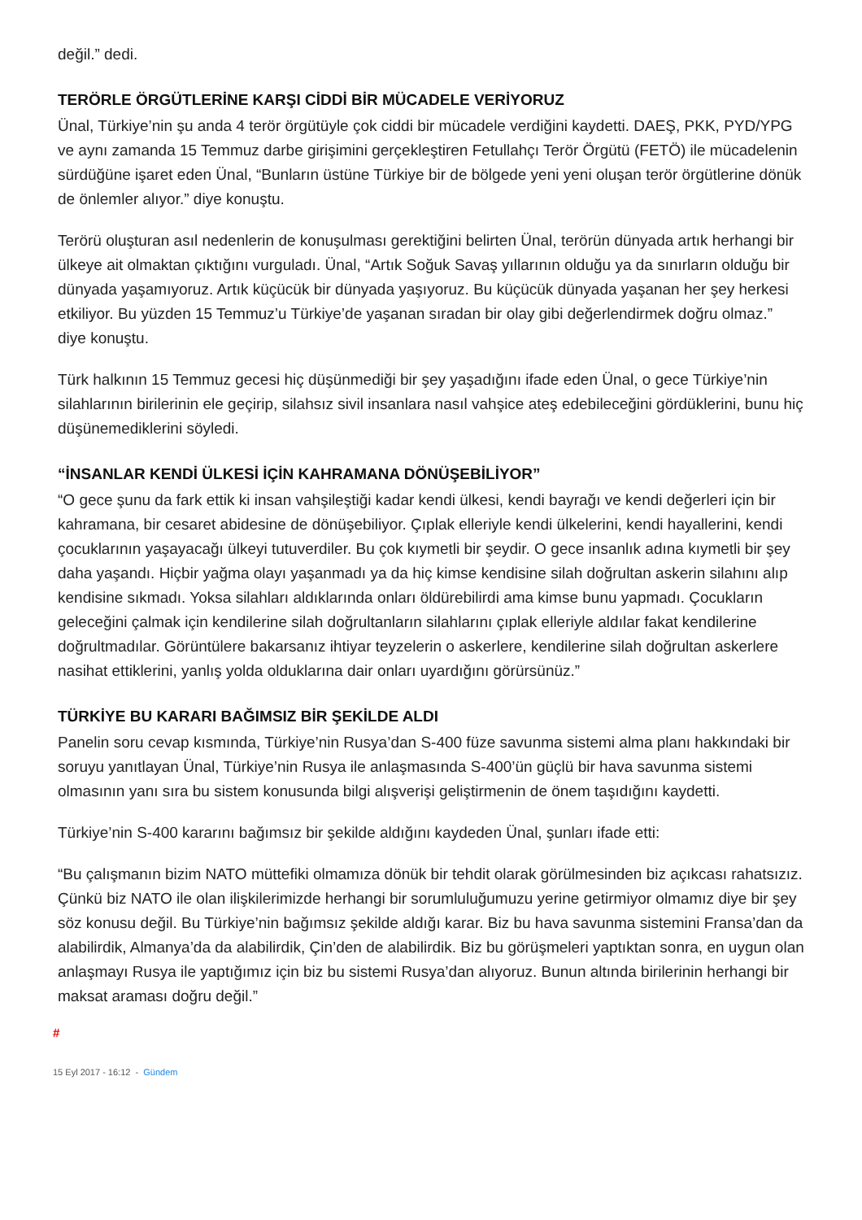değil.” dedi.
TERÖRLE ÖRGÜTLERİNE KARŞI CİDDİ BİR MÜCADELE VERİYORUZ
Ünal, Türkiye’nin şu anda 4 terör örgütüyle çok ciddi bir mücadele verdiğini kaydetti. DAEŞ, PKK, PYD/YPG ve aynı zamanda 15 Temmuz darbe girişimini gerçekleştiren Fetullahçı Terör Örgütü (FETÖ) ile mücadelenin sürdüğüne işaret eden Ünal, “Bunların üstüne Türkiye bir de bölgede yeni yeni oluşan terör örgütlerine dönük de önlemler alıyor.” diye konuştu.
Terörü oluşturan asıl nedenlerin de konuşulması gerektiğini belirten Ünal, terörün dünyada artık herhangi bir ülkeye ait olmaktan çıktığını vurguladı. Ünal, “Artık Soğuk Savaş yıllarının olduğu ya da sınırların olduğu bir dünyada yaşamıyoruz. Artık küçücük bir dünyada yaşıyoruz. Bu küçücük dünyada yaşanan her şey herkesi etkiliyor. Bu yüzden 15 Temmuz’u Türkiye’de yaşanan sıradan bir olay gibi değerlendirmek doğru olmaz.” diye konuştu.
Türk halkının 15 Temmuz gecesi hiç düşünmediği bir şey yaşadığını ifade eden Ünal, o gece Türkiye’nin silahlarının birilerinin ele geçirip, silahsız sivil insanlara nasıl vahşice ateş edebileceğini gördüklerini, bunu hiç düşünemediklerini söyledi.
“İNSANLAR KENDİ ÜLKESİ İÇİN KAHRAMANA DÖNÜŞEBİLİYOR”
“O gece şunu da fark ettik ki insan vahşileştiği kadar kendi ülkesi, kendi bayrağı ve kendi değerleri için bir kahramana, bir cesaret abidesine de dönüşebiliyor. Çıplak elleriyle kendi ülkelerini, kendi hayallerini, kendi çocuklarının yaşayacağı ülkeyi tutuverdiler. Bu çok kıymetli bir şeydir. O gece insanlık adına kıymetli bir şey daha yaşandı. Hiçbir yağma olayı yaşanmadı ya da hiç kimse kendisine silah doğrultan askerin silahını alıp kendisine sıkmadı. Yoksa silahları aldıklarında onları öldürebilirdi ama kimse bunu yapmadı. Çocukların geleceğini çalmak için kendilerine silah doğrultanların silahlarını çıplak elleriyle aldılar fakat kendilerine doğrultmadılar. Görüntülere bakarsanız ihtiyar teyzelerin o askerlere, kendilerine silah doğrultan askerlere nasihat ettiklerini, yanlış yolda olduklarına dair onları uyardığını görürsünüz.”
TÜRKİYE BU KARARI BAĞIMSIZ BİR ŞEKİLDE ALDI
Panelin soru cevap kısmında, Türkiye’nin Rusya’dan S-400 füze savunma sistemi alma planı hakkındaki bir soruyu yanıtlayan Ünal, Türkiye’nin Rusya ile anlaşmasında S-400’ün güçlü bir hava savunma sistemi olmasının yanı sıra bu sistem konusunda bilgi alışverişi geliştirmenin de önem taşıdığını kaydetti.
Türkiye’nin S-400 kararını bağımsız bir şekilde aldığını kaydeden Ünal, şunları ifade etti:
“Bu çalışmanın bizim NATO müttefiki olmamıza dönük bir tehdit olarak görülmesinden biz açıkcası rahatsızız. Çünkü biz NATO ile olan ilişkilerimizde herhangi bir sorumluluğumuzu yerine getirmiyor olmamız diye bir şey söz konusu değil. Bu Türkiye’nin bağımsız şekilde aldığı karar. Biz bu hava savunma sistemini Fransa’dan da alabilirdik, Almanya’da da alabilirdik, Çin’den de alabilirdik. Biz bu görüşmeleri yaptıktan sonra, en uygun olan anlaşmayı Rusya ile yaptığımız için biz bu sistemi Rusya’dan alıyoruz. Bunun altında birilerinin herhangi bir maksat araması doğru değil.”
#
15 Eyl 2017 - 16:12 - Gündem